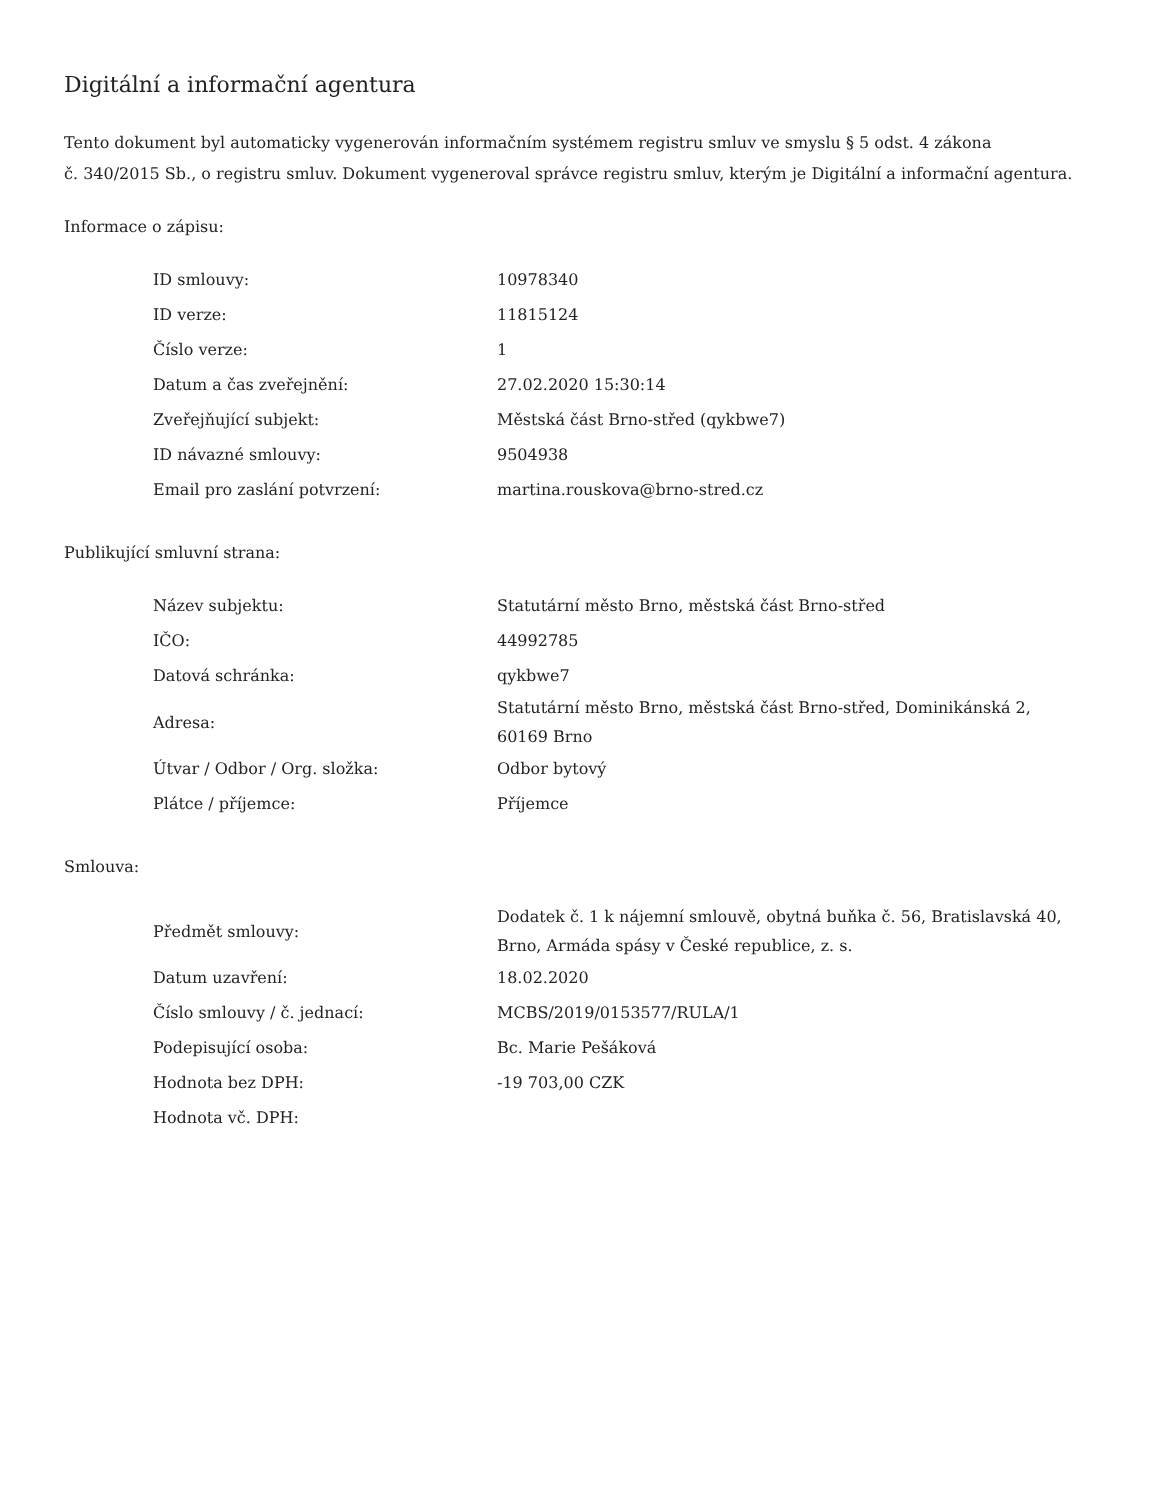Digitální a informační agentura
Tento dokument byl automaticky vygenerován informačním systémem registru smluv ve smyslu § 5 odst. 4 zákona
č. 340/2015 Sb., o registru smluv. Dokument vygeneroval správce registru smluv, kterým je Digitální a informační agentura.
Informace o zápisu:
| ID smlouvy: | 10978340 |
| ID verze: | 11815124 |
| Číslo verze: | 1 |
| Datum a čas zveřejnění: | 27.02.2020 15:30:14 |
| Zveřejňující subjekt: | Městská část Brno-střed (qykbwe7) |
| ID návazné smlouvy: | 9504938 |
| Email pro zaslání potvrzení: | martina.rouskova@brno-stred.cz |
Publikující smluvní strana:
| Název subjektu: | Statutární město Brno, městská část Brno-střed |
| IČO: | 44992785 |
| Datová schránka: | qykbwe7 |
| Adresa: | Statutární město Brno, městská část Brno-střed, Dominikánská 2, 60169 Brno |
| Útvar / Odbor / Org. složka: | Odbor bytový |
| Plátce / příjemce: | Příjemce |
Smlouva:
| Předmět smlouvy: | Dodatek č. 1 k nájemní smlouvě, obytná buňka č. 56, Bratislavská 40, Brno, Armáda spásy v České republice, z. s. |
| Datum uzavření: | 18.02.2020 |
| Číslo smlouvy / č. jednací: | MCBS/2019/0153577/RULA/1 |
| Podepisující osoba: | Bc. Marie Pešáková |
| Hodnota bez DPH: | -19 703,00 CZK |
| Hodnota vč. DPH: | |